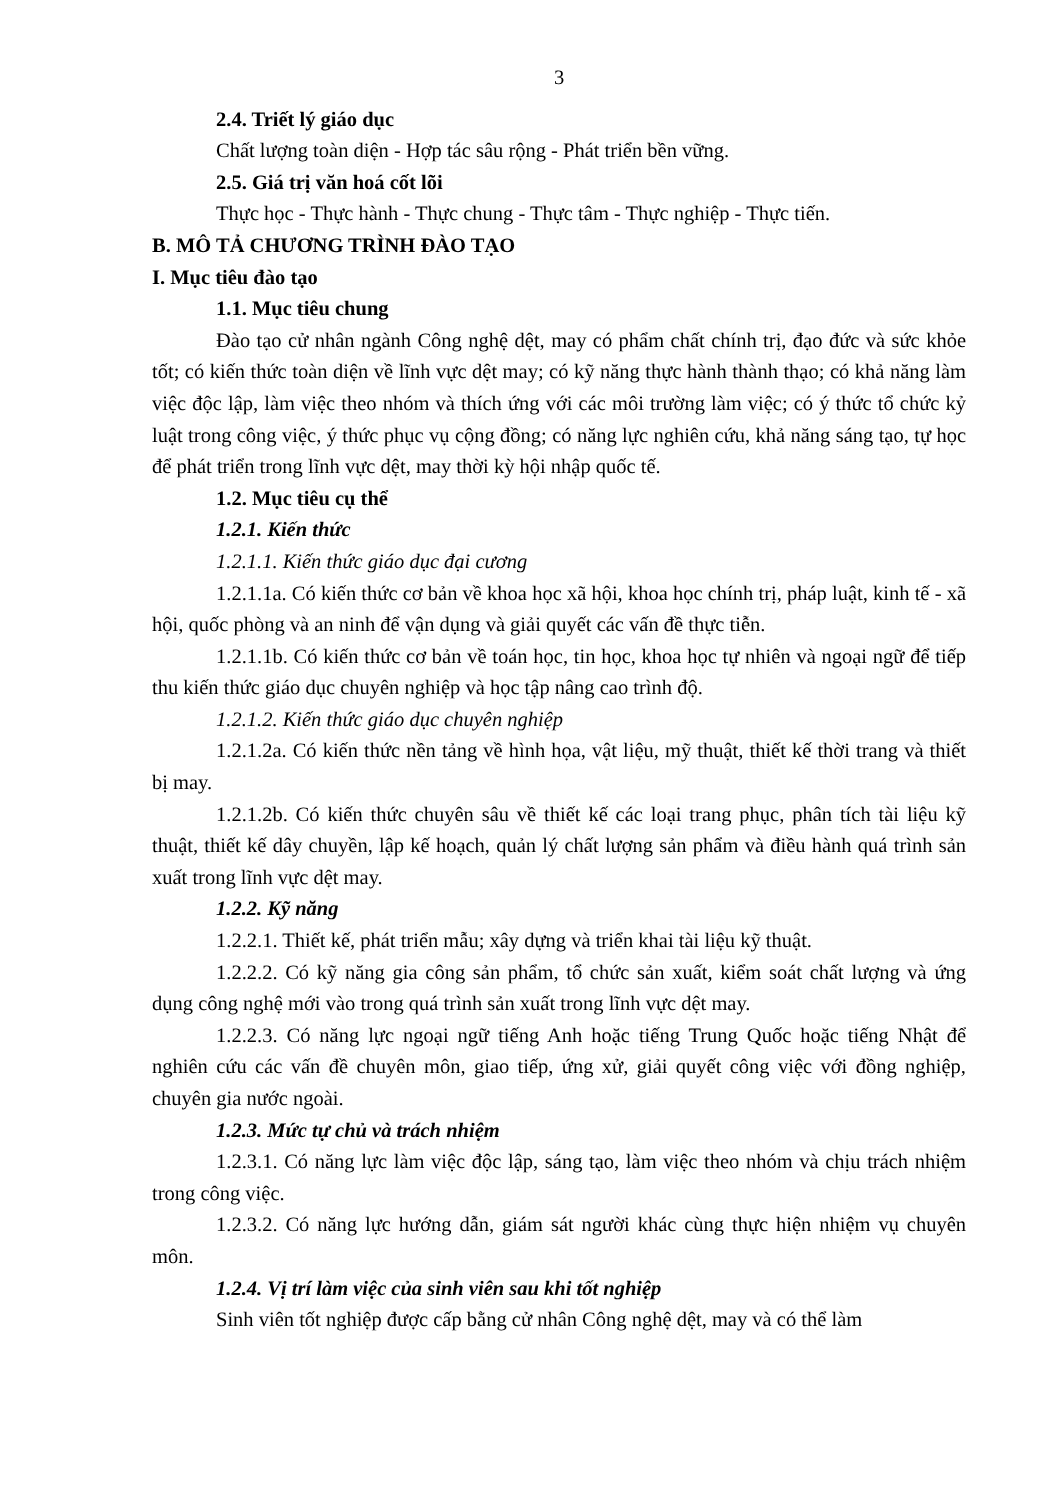3
2.4. Triết lý giáo dục
Chất lượng toàn diện - Hợp tác sâu rộng - Phát triển bền vững.
2.5. Giá trị văn hoá cốt lõi
Thực học - Thực hành - Thực chung - Thực tâm - Thực nghiệp - Thực tiến.
B. MÔ TẢ CHƯƠNG TRÌNH ĐÀO TẠO
I. Mục tiêu đào tạo
1.1. Mục tiêu chung
Đào tạo cử nhân ngành Công nghệ dệt, may có phẩm chất chính trị, đạo đức và sức khỏe tốt; có kiến thức toàn diện về lĩnh vực dệt may; có kỹ năng thực hành thành thạo; có khả năng làm việc độc lập, làm việc theo nhóm và thích ứng với các môi trường làm việc; có ý thức tổ chức kỷ luật trong công việc, ý thức phục vụ cộng đồng; có năng lực nghiên cứu, khả năng sáng tạo, tự học để phát triển trong lĩnh vực dệt, may thời kỳ hội nhập quốc tế.
1.2. Mục tiêu cụ thể
1.2.1. Kiến thức
1.2.1.1. Kiến thức giáo dục đại cương
1.2.1.1a. Có kiến thức cơ bản về khoa học xã hội, khoa học chính trị, pháp luật, kinh tế - xã hội, quốc phòng và an ninh để vận dụng và giải quyết các vấn đề thực tiễn.
1.2.1.1b. Có kiến thức cơ bản về toán học, tin học, khoa học tự nhiên và ngoại ngữ để tiếp thu kiến thức giáo dục chuyên nghiệp và học tập nâng cao trình độ.
1.2.1.2. Kiến thức giáo dục chuyên nghiệp
1.2.1.2a. Có kiến thức nền tảng về hình họa, vật liệu, mỹ thuật, thiết kế thời trang và thiết bị may.
1.2.1.2b. Có kiến thức chuyên sâu về thiết kế các loại trang phục, phân tích tài liệu kỹ thuật, thiết kế dây chuyền, lập kế hoạch, quản lý chất lượng sản phẩm và điều hành quá trình sản xuất trong lĩnh vực dệt may.
1.2.2. Kỹ năng
1.2.2.1. Thiết kế, phát triển mẫu; xây dựng và triển khai tài liệu kỹ thuật.
1.2.2.2. Có kỹ năng gia công sản phẩm, tổ chức sản xuất, kiểm soát chất lượng và ứng dụng công nghệ mới vào trong quá trình sản xuất trong lĩnh vực dệt may.
1.2.2.3. Có năng lực ngoại ngữ tiếng Anh hoặc tiếng Trung Quốc hoặc tiếng Nhật để nghiên cứu các vấn đề chuyên môn, giao tiếp, ứng xử, giải quyết công việc với đồng nghiệp, chuyên gia nước ngoài.
1.2.3. Mức tự chủ và trách nhiệm
1.2.3.1. Có năng lực làm việc độc lập, sáng tạo, làm việc theo nhóm và chịu trách nhiệm trong công việc.
1.2.3.2. Có năng lực hướng dẫn, giám sát người khác cùng thực hiện nhiệm vụ chuyên môn.
1.2.4. Vị trí làm việc của sinh viên sau khi tốt nghiệp
Sinh viên tốt nghiệp được cấp bằng cử nhân Công nghệ dệt, may và có thể làm